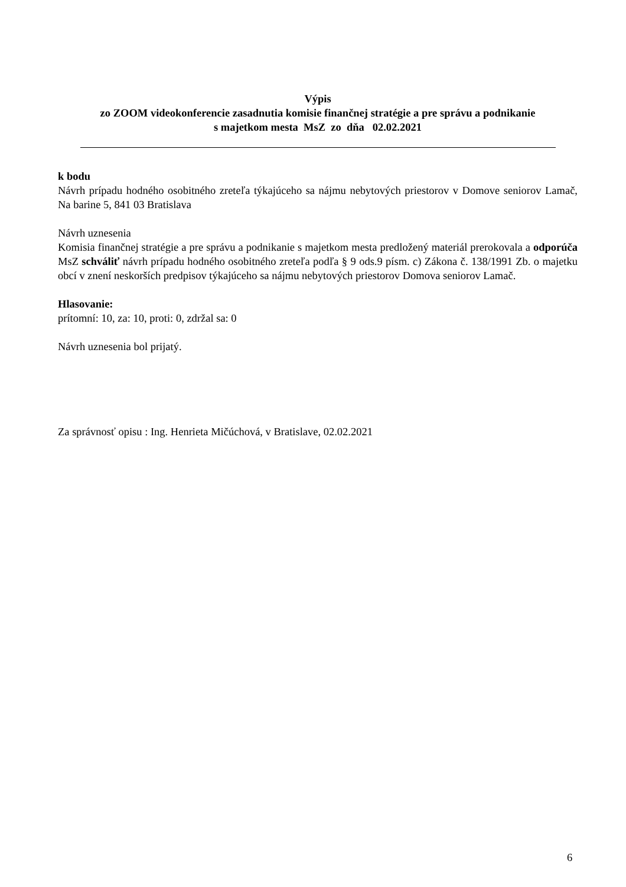Výpis
zo ZOOM videokonferencie zasadnutia komisie finančnej stratégie a pre správu a podnikanie
s majetkom mesta MsZ zo dňa 02.02.2021
k bodu
Návrh prípadu hodného osobitného zreteľa týkajúceho sa nájmu nebytových priestorov v Domove seniorov Lamač, Na barine 5, 841 03 Bratislava
Návrh uznesenia
Komisia finančnej stratégie a pre správu a podnikanie s majetkom mesta predložený materiál prerokovala a odporúča MsZ schváliť návrh prípadu hodného osobitného zreteľa podľa § 9 ods.9 písm. c) Zákona č. 138/1991 Zb. o majetku obcí v znení neskorších predpisov týkajúceho sa nájmu nebytových priestorov Domova seniorov Lamač.
Hlasovanie:
prítomní: 10, za: 10, proti: 0, zdržal sa: 0
Návrh uznesenia bol prijatý.
Za správnosť opisu : Ing. Henrieta Mičúchová, v Bratislave, 02.02.2021
6